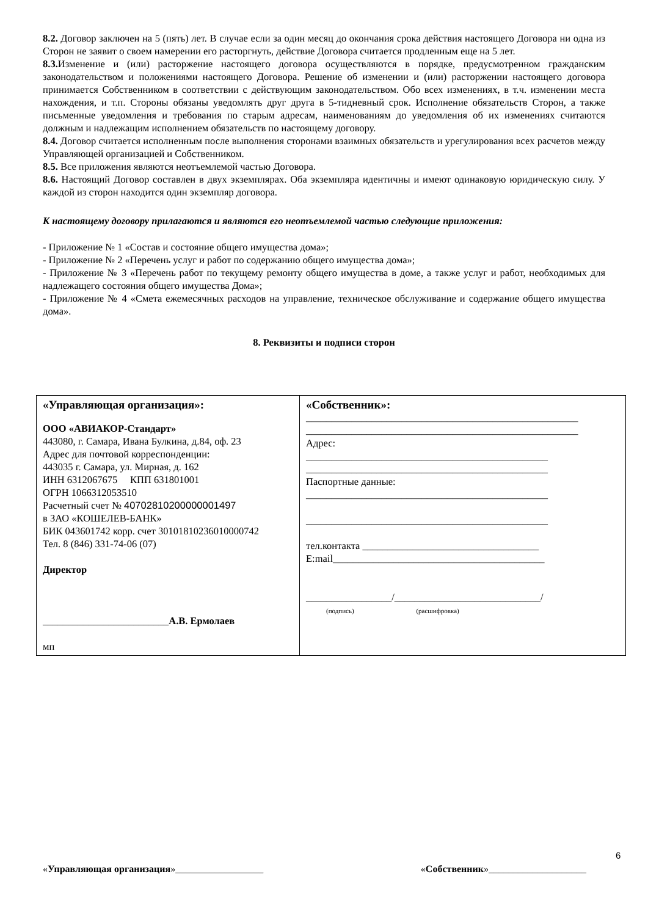8.2. Договор заключен на 5 (пять) лет. В случае если за один месяц до окончания срока действия настоящего Договора ни одна из Сторон не заявит о своем намерении его расторгнуть, действие Договора считается продленным еще на 5 лет.
8.3. Изменение и (или) расторжение настоящего договора осуществляются в порядке, предусмотренном гражданским законодательством и положениями настоящего Договора. Решение об изменении и (или) расторжении настоящего договора принимается Собственником в соответствии с действующим законодательством. Обо всех изменениях, в т.ч. изменении места нахождения, и т.п. Стороны обязаны уведомлять друг друга в 5-тидневный срок. Исполнение обязательств Сторон, а также письменные уведомления и требования по старым адресам, наименованиям до уведомления об их изменениях считаются должным и надлежащим исполнением обязательств по настоящему договору.
8.4. Договор считается исполненным после выполнения сторонами взаимных обязательств и урегулирования всех расчетов между Управляющей организацией и Собственником.
8.5. Все приложения являются неотъемлемой частью Договора.
8.6. Настоящий Договор составлен в двух экземплярах. Оба экземпляра идентичны и имеют одинаковую юридическую силу. У каждой из сторон находится один экземпляр договора.
К настоящему договору прилагаются и являются его неотъемлемой частью следующие приложения:
- Приложение № 1 «Состав и состояние общего имущества дома»;
- Приложение № 2 «Перечень услуг и работ по содержанию общего имущества дома»;
- Приложение № 3 «Перечень работ по текущему ремонту общего имущества в доме, а также услуг и работ, необходимых для надлежащего состояния общего имущества Дома»;
- Приложение № 4 «Смета ежемесячных расходов на управление, техническое обслуживание и содержание общего имущества дома».
8. Реквизиты и подписи сторон
| «Управляющая организация»: ООО «АВИАКОР-Стандарт» 443080, г. Самара, Ивана Булкина, д.84, оф. 23 Адрес для почтовой корреспонденции: 443035 г. Самара, ул. Мирная, д. 162 ИНН 6312067675 КПП 631801001 ОГРН 1066312053510 Расчетный счет № 40702810200000001497 в ЗАО «КОШЕЛЕВ-БАНК» БИК 043601742 корр. счет 30101810236010000742 Тел. 8 (846) 331-74-06 (07) Директор _________________________ А.В. Ермолаев мп | «Собственник»: ______________________________________________________ ______________________________________________________ Адрес: ________________________________________________ ________________________________________________ Паспортные данные: ________________________________________________ ________________________________________________ тел.контакта ___________________________________ E:mail__________________________________________ _________________/_____________________________/ (подпись) (расшифровка) |
6
«Управляющая организация»__________________ «Собственник»____________________